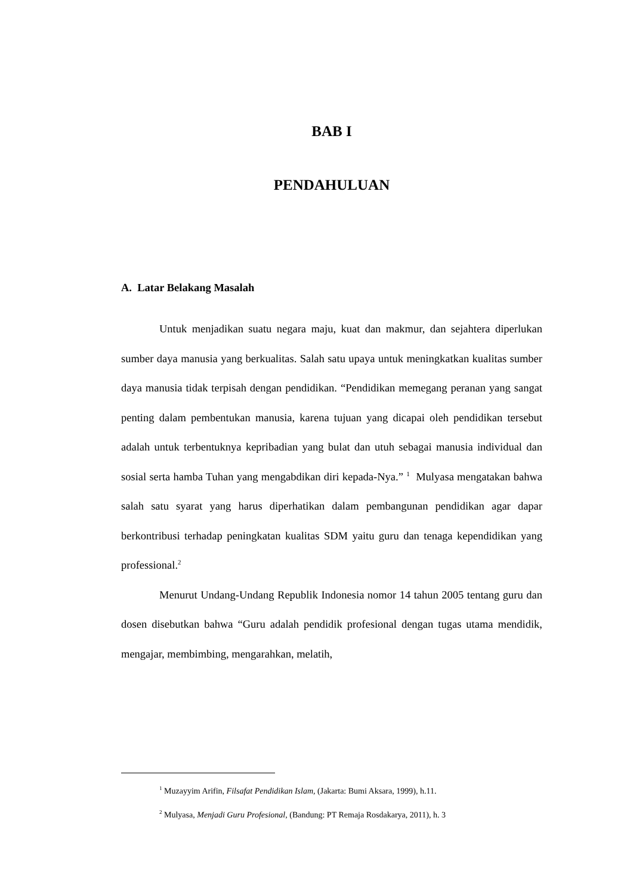BAB I
PENDAHULUAN
A. Latar Belakang Masalah
Untuk menjadikan suatu negara maju, kuat dan makmur, dan sejahtera diperlukan sumber daya manusia yang berkualitas. Salah satu upaya untuk meningkatkan kualitas sumber daya manusia tidak terpisah dengan pendidikan. “Pendidikan memegang peranan yang sangat penting dalam pembentukan manusia, karena tujuan yang dicapai oleh pendidikan tersebut adalah untuk terbentuknya kepribadian yang bulat dan utuh sebagai manusia individual dan sosial serta hamba Tuhan yang mengabdikan diri kepada-Nya.” <sup>1</sup> Mulyasa mengatakan bahwa salah satu syarat yang harus diperhatikan dalam pembangunan pendidikan agar dapar berkontribusi terhadap peningkatan kualitas SDM yaitu guru dan tenaga kependidikan yang professional.<sup>2</sup>
Menurut Undang-Undang Republik Indonesia nomor 14 tahun 2005 tentang guru dan dosen disebutkan bahwa “Guru adalah pendidik profesional dengan tugas utama mendidik, mengajar, membimbing, mengarahkan, melatih,
<sup>1</sup> Muzayyim Arifin, Filsafat Pendidikan Islam, (Jakarta: Bumi Aksara, 1999), h.11.
<sup>2</sup> Mulyasa, Menjadi Guru Profesional, (Bandung: PT Remaja Rosdakarya, 2011), h. 3